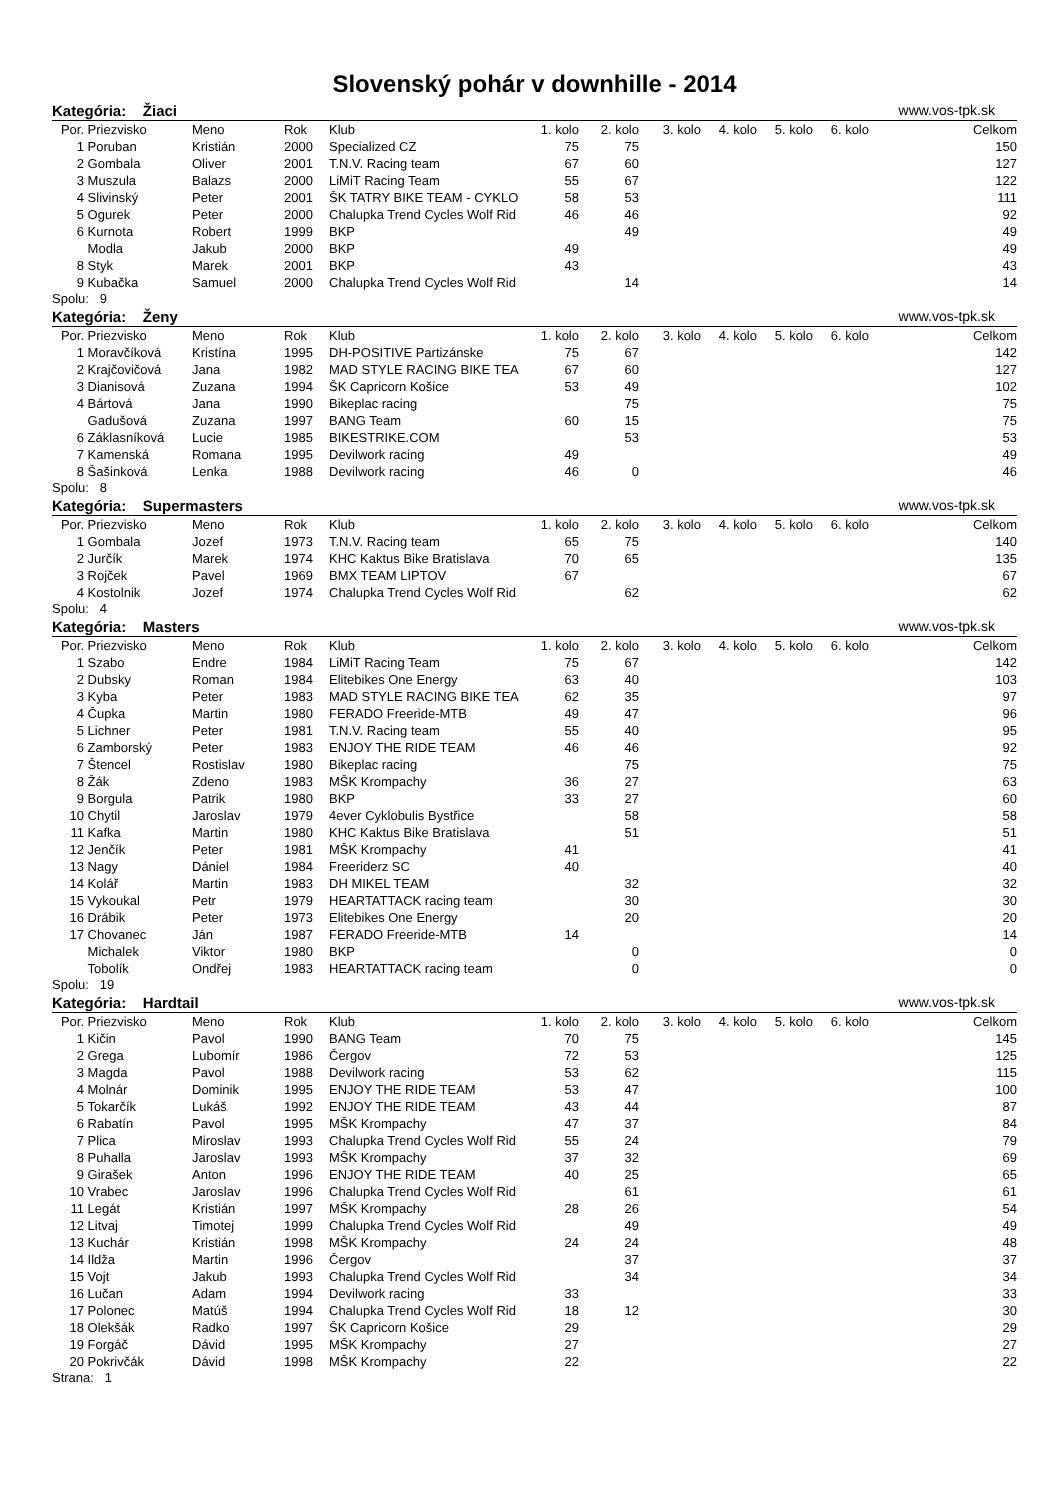Slovenský pohár v downhille - 2014
Kategória: Žiaci www.vos-tpk.sk
| Por. | Priezvisko | Meno | Rok | Klub | 1. kolo | 2. kolo | 3. kolo | 4. kolo | 5. kolo | 6. kolo | Celkom |
| --- | --- | --- | --- | --- | --- | --- | --- | --- | --- | --- | --- |
| 1 | Poruban | Kristián | 2000 | Specialized CZ | 75 | 75 | | | | | 150 |
| 2 | Gombala | Oliver | 2001 | T.N.V. Racing team | 67 | 60 | | | | | 127 |
| 3 | Muszula | Balazs | 2000 | LiMiT Racing Team | 55 | 67 | | | | | 122 |
| 4 | Slivinský | Peter | 2001 | ŠK TATRY BIKE TEAM - CYKLO | 58 | 53 | | | | | 111 |
| 5 | Ogurek | Peter | 2000 | Chalupka Trend Cycles Wolf Rid | 46 | 46 | | | | | 92 |
| 6 | Kurnota | Robert | 1999 | BKP | | 49 | | | | | 49 |
| | Modla | Jakub | 2000 | BKP | 49 | | | | | | 49 |
| 8 | Styk | Marek | 2001 | BKP | 43 | | | | | | 43 |
| 9 | Kubačka | Samuel | 2000 | Chalupka Trend Cycles Wolf Rid | | 14 | | | | | 14 |
Spolu: 9
Kategória: Ženy www.vos-tpk.sk
| Por. | Priezvisko | Meno | Rok | Klub | 1. kolo | 2. kolo | 3. kolo | 4. kolo | 5. kolo | 6. kolo | Celkom |
| --- | --- | --- | --- | --- | --- | --- | --- | --- | --- | --- | --- |
| 1 | Moravčíková | Kristína | 1995 | DH-POSITIVE Partizánske | 75 | 67 | | | | | 142 |
| 2 | Krajčovičová | Jana | 1982 | MAD STYLE RACING BIKE TEA | 67 | 60 | | | | | 127 |
| 3 | Dianisová | Zuzana | 1994 | ŠK Capricorn Košice | 53 | 49 | | | | | 102 |
| 4 | Bártová | Jana | 1990 | Bikeplac racing | | 75 | | | | | 75 |
| | Gadušová | Zuzana | 1997 | BANG Team | 60 | 15 | | | | | 75 |
| 6 | Záklasníková | Lucie | 1985 | BIKESTRIKE.COM | | 53 | | | | | 53 |
| 7 | Kamenská | Romana | 1995 | Devilwork racing | 49 | | | | | | 49 |
| 8 | Šašinková | Lenka | 1988 | Devilwork racing | 46 | 0 | | | | | 46 |
Spolu: 8
Kategória: Supermasters www.vos-tpk.sk
| Por. | Priezvisko | Meno | Rok | Klub | 1. kolo | 2. kolo | 3. kolo | 4. kolo | 5. kolo | 6. kolo | Celkom |
| --- | --- | --- | --- | --- | --- | --- | --- | --- | --- | --- | --- |
| 1 | Gombala | Jozef | 1973 | T.N.V. Racing team | 65 | 75 | | | | | 140 |
| 2 | Jurčík | Marek | 1974 | KHC Kaktus Bike Bratislava | 70 | 65 | | | | | 135 |
| 3 | Rojček | Pavel | 1969 | BMX TEAM LIPTOV | 67 | | | | | | 67 |
| 4 | Kostolnik | Jozef | 1974 | Chalupka Trend Cycles Wolf Rid | | 62 | | | | | 62 |
Spolu: 4
Kategória: Masters www.vos-tpk.sk
| Por. | Priezvisko | Meno | Rok | Klub | 1. kolo | 2. kolo | 3. kolo | 4. kolo | 5. kolo | 6. kolo | Celkom |
| --- | --- | --- | --- | --- | --- | --- | --- | --- | --- | --- | --- |
| 1 | Szabo | Endre | 1984 | LiMiT Racing Team | 75 | 67 | | | | | 142 |
| 2 | Dubsky | Roman | 1984 | Elitebikes One Energy | 63 | 40 | | | | | 103 |
| 3 | Kyba | Peter | 1983 | MAD STYLE RACING BIKE TEA | 62 | 35 | | | | | 97 |
| 4 | Čupka | Martin | 1980 | FERADO Freeride-MTB | 49 | 47 | | | | | 96 |
| 5 | Lichner | Peter | 1981 | T.N.V. Racing team | 55 | 40 | | | | | 95 |
| 6 | Zamborský | Peter | 1983 | ENJOY THE RIDE TEAM | 46 | 46 | | | | | 92 |
| 7 | Štencel | Rostislav | 1980 | Bikeplac racing | | 75 | | | | | 75 |
| 8 | Žák | Zdeno | 1983 | MŠK Krompachy | 36 | 27 | | | | | 63 |
| 9 | Borgula | Patrik | 1980 | BKP | 33 | 27 | | | | | 60 |
| 10 | Chytil | Jaroslav | 1979 | 4ever Cyklobulis Bystřice | | 58 | | | | | 58 |
| 11 | Kafka | Martin | 1980 | KHC Kaktus Bike Bratislava | | 51 | | | | | 51 |
| 12 | Jenčík | Peter | 1981 | MŠK Krompachy | 41 | | | | | | 41 |
| 13 | Nagy | Dániel | 1984 | Freeriderz SC | 40 | | | | | | 40 |
| 14 | Kolář | Martin | 1983 | DH MIKEL TEAM | | 32 | | | | | 32 |
| 15 | Vykoukal | Petr | 1979 | HEARTATTACK racing team | | 30 | | | | | 30 |
| 16 | Drábik | Peter | 1973 | Elitebikes One Energy | | 20 | | | | | 20 |
| 17 | Chovanec | Ján | 1987 | FERADO Freeride-MTB | 14 | | | | | | 14 |
| | Michalek | Viktor | 1980 | BKP | | 0 | | | | | 0 |
| | Tobolík | Ondřej | 1983 | HEARTATTACK racing team | | 0 | | | | | 0 |
Spolu: 19
Kategória: Hardtail www.vos-tpk.sk
| Por. | Priezvisko | Meno | Rok | Klub | 1. kolo | 2. kolo | 3. kolo | 4. kolo | 5. kolo | 6. kolo | Celkom |
| --- | --- | --- | --- | --- | --- | --- | --- | --- | --- | --- | --- |
| 1 | Kičin | Pavol | 1990 | BANG Team | 70 | 75 | | | | | 145 |
| 2 | Grega | Lubomír | 1986 | Čergov | 72 | 53 | | | | | 125 |
| 3 | Magda | Pavol | 1988 | Devilwork racing | 53 | 62 | | | | | 115 |
| 4 | Molnár | Dominik | 1995 | ENJOY THE RIDE TEAM | 53 | 47 | | | | | 100 |
| 5 | Tokarčík | Lukáš | 1992 | ENJOY THE RIDE TEAM | 43 | 44 | | | | | 87 |
| 6 | Rabatín | Pavol | 1995 | MŠK Krompachy | 47 | 37 | | | | | 84 |
| 7 | Plica | Miroslav | 1993 | Chalupka Trend Cycles Wolf Rid | 55 | 24 | | | | | 79 |
| 8 | Puhalla | Jaroslav | 1993 | MŠK Krompachy | 37 | 32 | | | | | 69 |
| 9 | Girašek | Anton | 1996 | ENJOY THE RIDE TEAM | 40 | 25 | | | | | 65 |
| 10 | Vrabec | Jaroslav | 1996 | Chalupka Trend Cycles Wolf Rid | | 61 | | | | | 61 |
| 11 | Legát | Kristián | 1997 | MŠK Krompachy | 28 | 26 | | | | | 54 |
| 12 | Litvaj | Timotej | 1999 | Chalupka Trend Cycles Wolf Rid | | 49 | | | | | 49 |
| 13 | Kuchár | Kristián | 1998 | MŠK Krompachy | 24 | 24 | | | | | 48 |
| 14 | Ildža | Martin | 1996 | Čergov | | 37 | | | | | 37 |
| 15 | Vojt | Jakub | 1993 | Chalupka Trend Cycles Wolf Rid | | 34 | | | | | 34 |
| 16 | Lučan | Adam | 1994 | Devilwork racing | 33 | | | | | | 33 |
| 17 | Polonec | Matúš | 1994 | Chalupka Trend Cycles Wolf Rid | 18 | 12 | | | | | 30 |
| 18 | Olekšák | Radko | 1997 | ŠK Capricorn Košice | 29 | | | | | | 29 |
| 19 | Forgáč | Dávid | 1995 | MŠK Krompachy | 27 | | | | | | 27 |
| 20 | Pokrivčák | Dávid | 1998 | MŠK Krompachy | 22 | | | | | | 22 |
Strana: 1